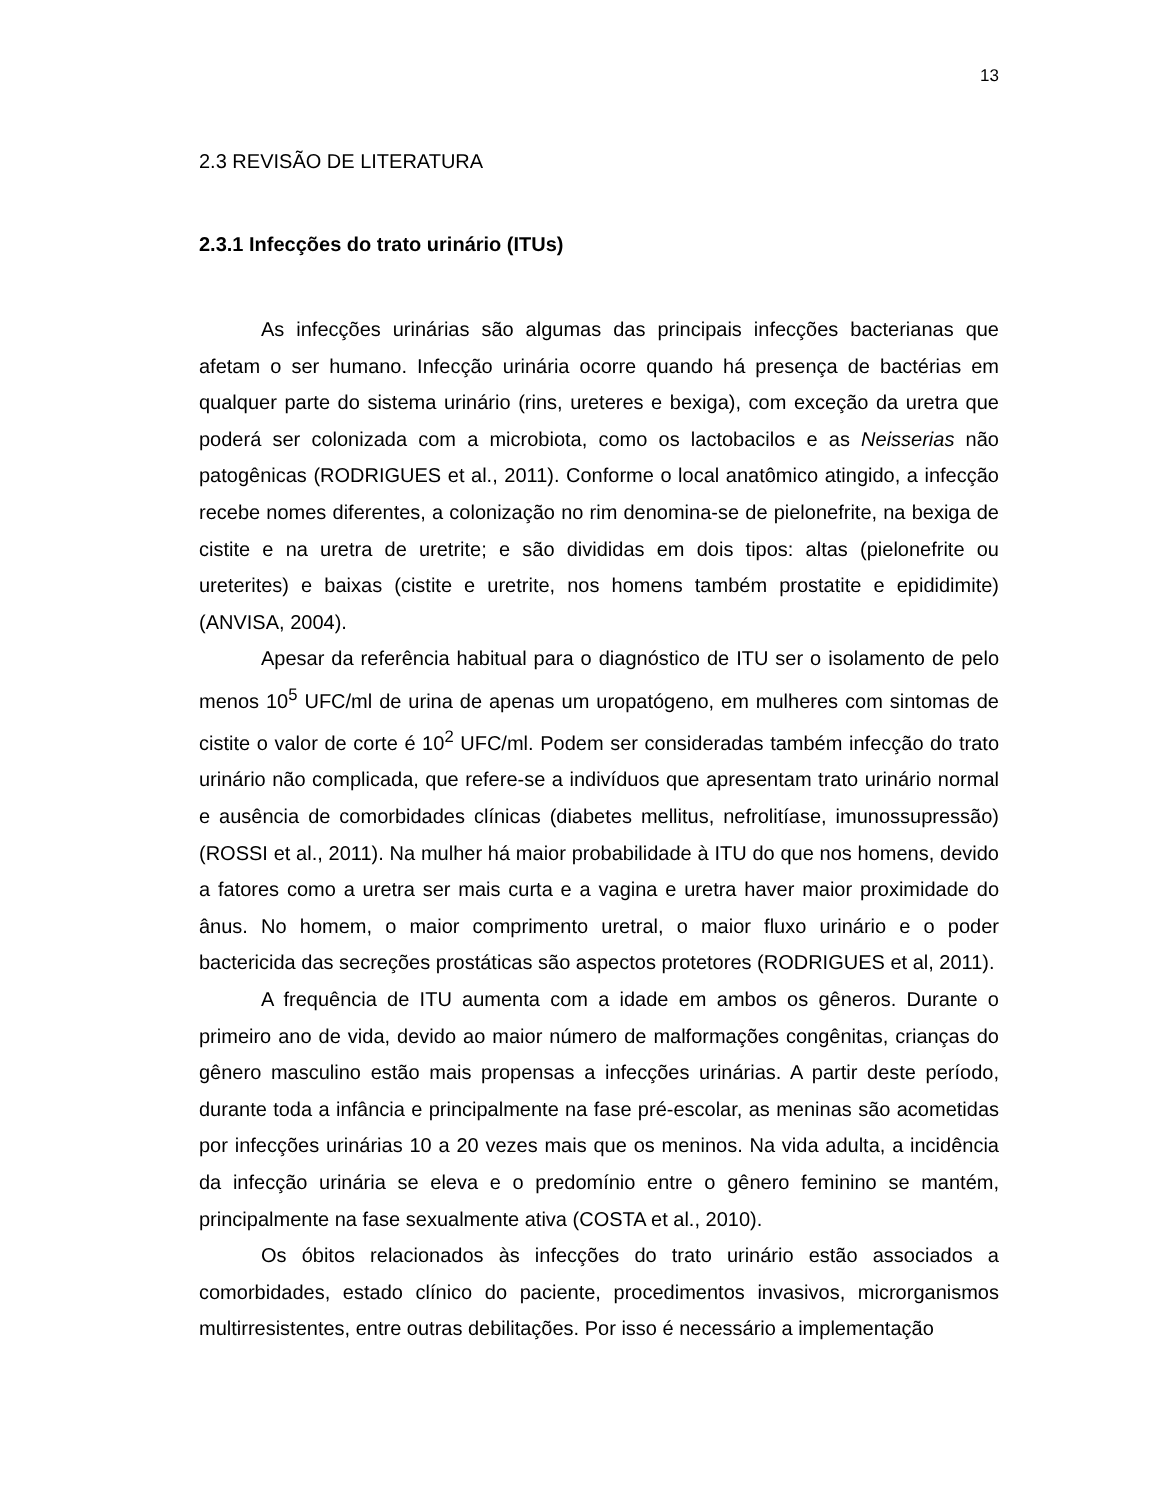13
2.3 REVISÃO DE LITERATURA
2.3.1 Infecções do trato urinário (ITUs)
As infecções urinárias são algumas das principais infecções bacterianas que afetam o ser humano. Infecção urinária ocorre quando há presença de bactérias em qualquer parte do sistema urinário (rins, ureteres e bexiga), com exceção da uretra que poderá ser colonizada com a microbiota, como os lactobacilos e as Neisserias não patogênicas (RODRIGUES et al., 2011). Conforme o local anatômico atingido, a infecção recebe nomes diferentes, a colonização no rim denomina-se de pielonefrite, na bexiga de cistite e na uretra de uretrite; e são divididas em dois tipos: altas (pielonefrite ou ureterites) e baixas (cistite e uretrite, nos homens também prostatite e epididimite) (ANVISA, 2004).
Apesar da referência habitual para o diagnóstico de ITU ser o isolamento de pelo menos 10<sup>5</sup> UFC/ml de urina de apenas um uropatógeno, em mulheres com sintomas de cistite o valor de corte é 10<sup>2</sup> UFC/ml. Podem ser consideradas também infecção do trato urinário não complicada, que refere-se a indivíduos que apresentam trato urinário normal e ausência de comorbidades clínicas (diabetes mellitus, nefrolitíase, imunossupressão) (ROSSI et al., 2011). Na mulher há maior probabilidade à ITU do que nos homens, devido a fatores como a uretra ser mais curta e a vagina e uretra haver maior proximidade do ânus. No homem, o maior comprimento uretral, o maior fluxo urinário e o poder bactericida das secreções prostáticas são aspectos protetores (RODRIGUES et al, 2011).
A frequência de ITU aumenta com a idade em ambos os gêneros. Durante o primeiro ano de vida, devido ao maior número de malformações congênitas, crianças do gênero masculino estão mais propensas a infecções urinárias. A partir deste período, durante toda a infância e principalmente na fase pré-escolar, as meninas são acometidas por infecções urinárias 10 a 20 vezes mais que os meninos. Na vida adulta, a incidência da infecção urinária se eleva e o predomínio entre o gênero feminino se mantém, principalmente na fase sexualmente ativa (COSTA et al., 2010).
Os óbitos relacionados às infecções do trato urinário estão associados a comorbidades, estado clínico do paciente, procedimentos invasivos, microrganismos multirresistentes, entre outras debilitações. Por isso é necessário a implementação